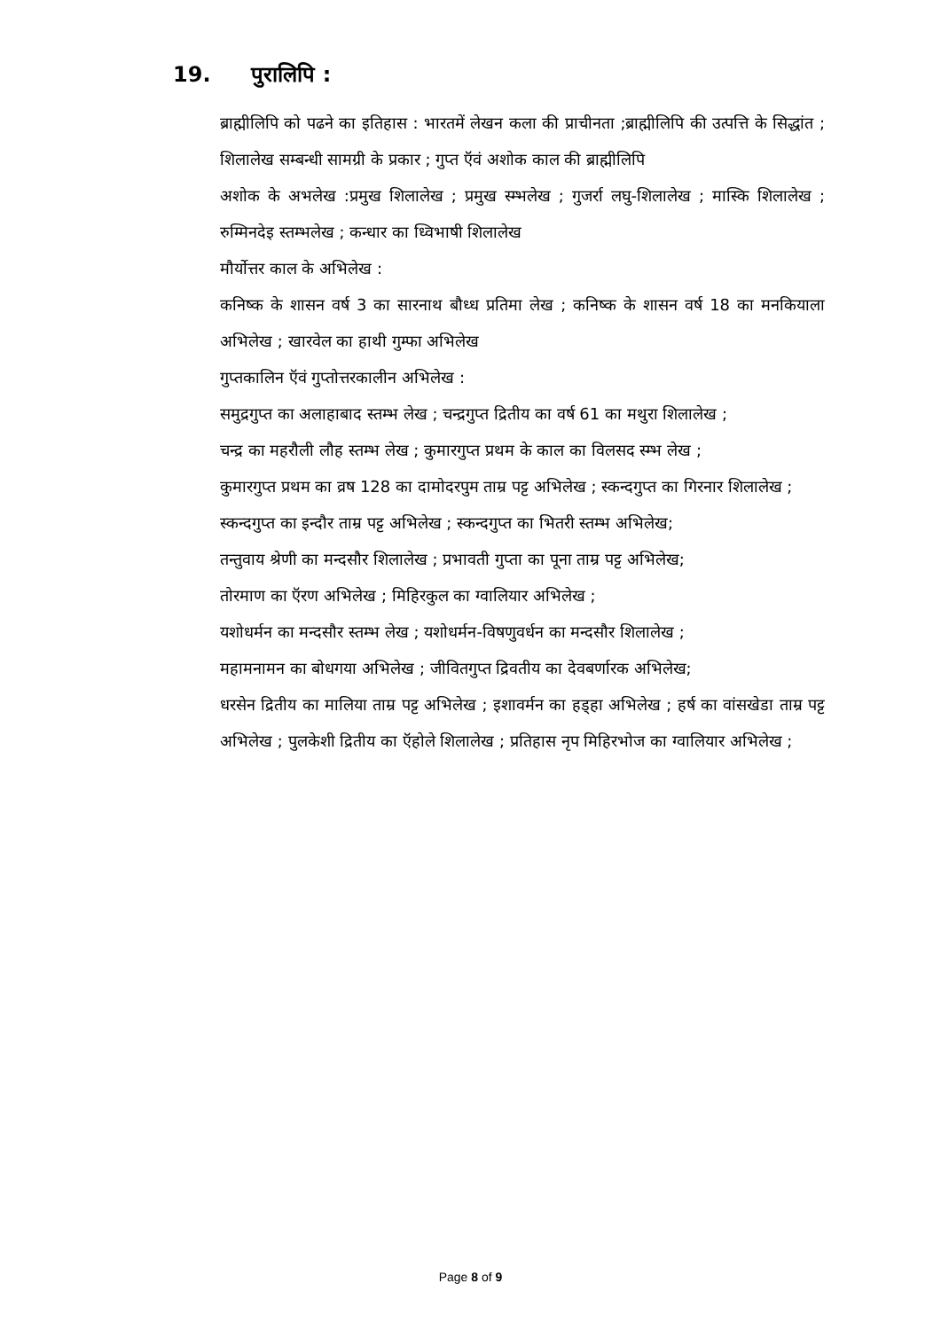19. पुरालिपि :
ब्राह्मीलिपि को पढने का इतिहास : भारतमें लेखन कला की प्राचीनता ;ब्राह्मीलिपि की उत्पत्ति के सिद्धांत ; शिलालेख सम्बन्धी सामग्री के प्रकार ; गुप्त ऍवं अशोक काल की ब्राह्मीलिपि
अशोक के अभलेख :प्रमुख शिलालेख ; प्रमुख स्म्भलेख ; गुजर्रा लघु-शिलालेख ; मास्कि शिलालेख ; रुम्मिनदेइ स्तम्भलेख ; कन्धार का ध्विभाषी शिलालेख
मौर्योत्तर काल के अभिलेख :
कनिष्क के शासन वर्ष 3 का सारनाथ बौध्ध प्रतिमा लेख ; कनिष्क के शासन वर्ष 18 का मनकियाला अभिलेख ; खारवेल का हाथी गुम्फा अभिलेख
गुप्तकालिन ऍवं गुप्तोत्तरकालीन अभिलेख :
समुद्रगुप्त का अलाहाबाद स्तम्भ लेख ; चन्द्रगुप्त द्रितीय का वर्ष 61 का मथुरा शिलालेख ;
चन्द्र का महरौली लौह स्तम्भ लेख ; कुमारगुप्त प्रथम के काल का विलसद स्म्भ लेख ;
कुमारगुप्त प्रथम का व्रष 128 का दामोदरपुम ताम्र पट्ट अभिलेख ; स्कन्दगुप्त का गिरनार शिलालेख ;
स्कन्दगुप्त का इन्दौर ताम्र पट्ट अभिलेख ; स्कन्दगुप्त का भितरी स्तम्भ अभिलेख;
तन्तुवाय श्रेणी का मन्दसौर शिलालेख ; प्रभावती गुप्ता का पूना ताम्र पट्ट अभिलेख;
तोरमाण का ऍरण अभिलेख ; मिहिरकुल का ग्वालियार अभिलेख ;
यशोधर्मन का मन्दसौर स्तम्भ लेख ; यशोधर्मन-विषणुवर्धन का मन्दसौर शिलालेख ;
महामनामन का बोधगया अभिलेख ; जीवितगुप्त द्रिवतीय का देवबर्णारक अभिलेख;
धरसेन द्रितीय का मालिया ताम्र पट्ट अभिलेख ; इशावर्मन का हड्हा अभिलेख ; हर्ष का वांसखेडा ताम्र पट्ट अभिलेख ; पुलकेशी द्रितीय का ऍहोले शिलालेख ; प्रतिहास नृप मिहिरभोज का ग्वालियार अभिलेख ;
Page 8 of 9